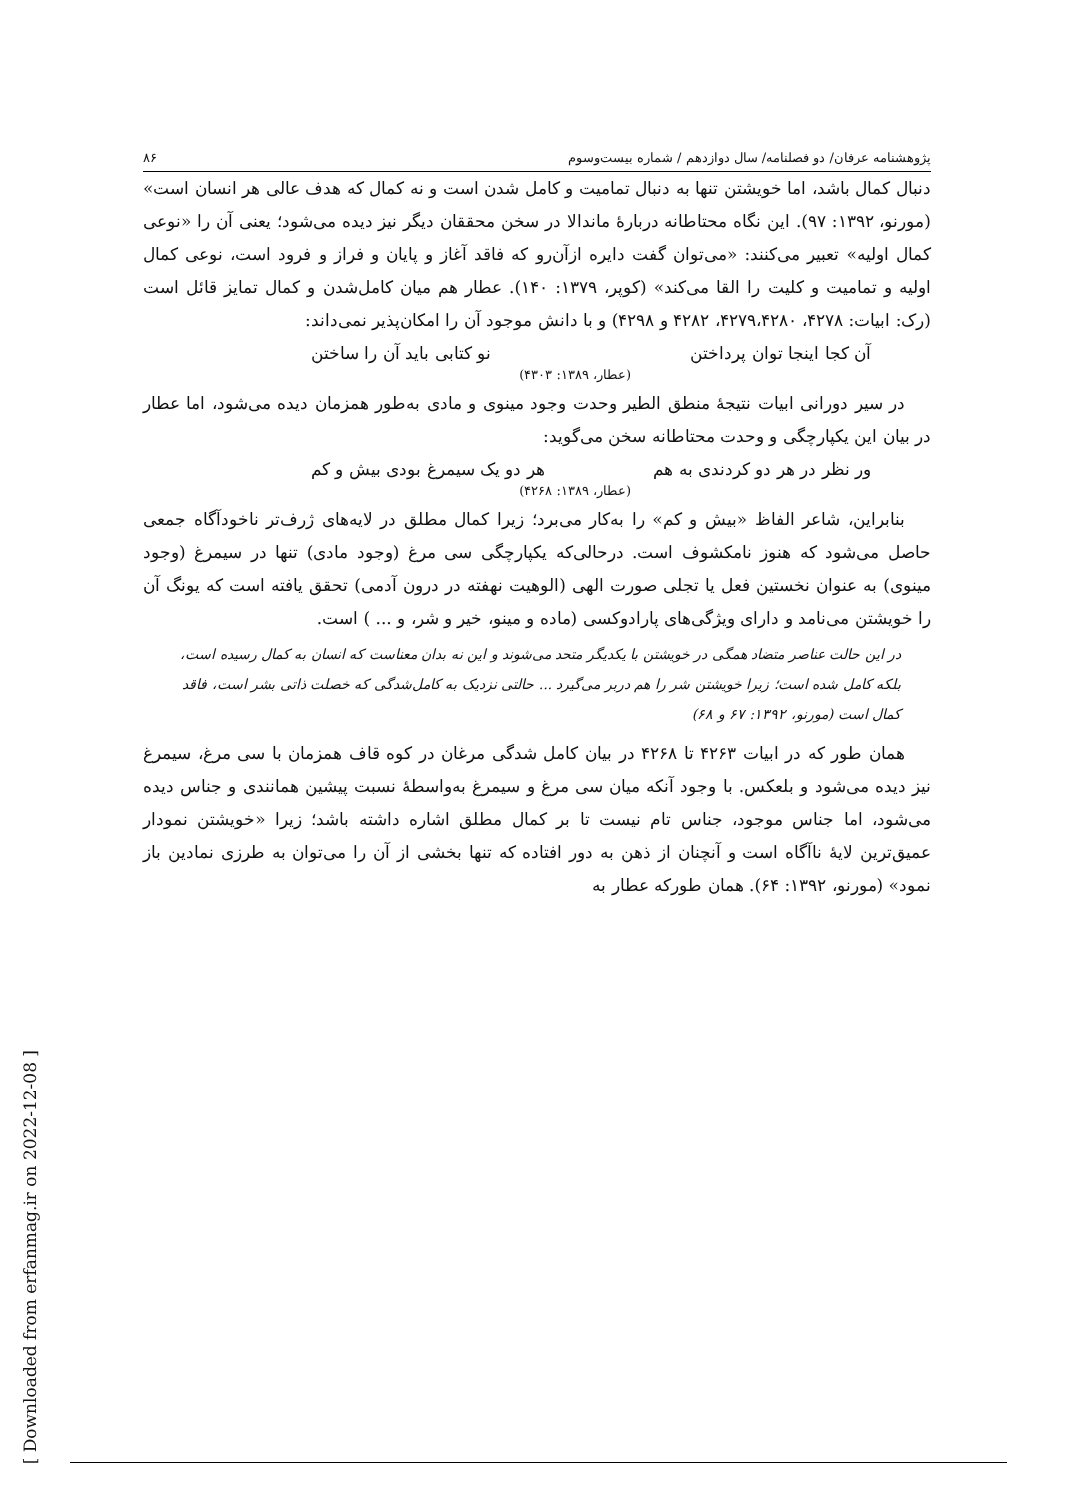پژوهشنامه عرفان/ دو فصلنامه/ سال دوازدهم / شماره بیست‌وسوم ۸۶
دنبال کمال باشد، اما خویشتن تنها به دنبال تمامیت و کامل شدن است و نه کمال که هدف عالی هر انسان است» (مورنو، ۱۳۹۲: ۹۷). این نگاه محتاطانه دربارهٔ ماندالا در سخن محققان دیگر نیز دیده می‌شود؛ یعنی آن را «نوعی کمال اولیه» تعبیر می‌کنند: «می‌توان گفت دایره از‌آن‌رو که فاقد آغاز و پایان و فراز و فرود است، نوعی کمال اولیه و تمامیت و کلیت را القا می‌کند» (کوپر، ۱۳۷۹: ۱۴۰). عطار هم میان کامل‌شدن و کمال تمایز قائل است (رک: ابیات: ۴۲۷۸، ۴۲۷۹،۴۲۸۰، ۴۲۸۲ و ۴۲۹۸) و با دانش موجود آن را امکان‌پذیر نمی‌داند:
آن کجا اینجا توان پرداختن نو کتابی باید آن را ساختن
(عطار، ۱۳۸۹: ۴۳۰۳)
در سیر دورانی ابیات نتیجهٔ منطق الطیر وحدت وجود مینوی و مادی به‌طور همزمان دیده می‌شود، اما عطار در بیان این یکپارچگی و وحدت محتاطانه سخن می‌گوید:
ور نظر در هر دو کردندی به هم هر دو یک سیمرغ بودی بیش و کم
(عطار، ۱۳۸۹: ۴۲۶۸)
بنابراین، شاعر الفاظ «بیش و کم» را به‌کار می‌برد؛ زیرا کمال مطلق در لایه‌های ژرف‌تر ناخودآگاه جمعی حاصل می‌شود که هنوز نامکشوف است. درحالی‌که یکپارچگی سی مرغ (وجود مادی) تنها در سیمرغ (وجود مینوی) به عنوان نخستین فعل یا تجلی صورت الهی (الوهیت نهفته در درون آدمی) تحقق یافته است که یونگ آن را خویشتن می‌نامد و دارای ویژگی‌های پارادوکسی (ماده و مینو، خیر و شر، و ... ) است.
در این حالت عناصر متضاد همگی در خویشتن با یکدیگر متحد می‌شوند و این نه بدان معناست که انسان به کمال رسیده است، بلکه کامل شده است؛ زیرا خویشتن شر را هم دربر می‌گیرد ... حالتی نزدیک به کامل‌شدگی که خصلت ذاتی بشر است، فاقد کمال است (مورنو، ۱۳۹۲: ۶۷ و ۶۸)
همان طور که در ابیات ۴۲۶۳ تا ۴۲۶۸ در بیان کامل شدگی مرغان در کوه قاف همزمان با سی مرغ، سیمرغ نیز دیده می‌شود و بلعکس. با وجود آنکه میان سی مرغ و سیمرغ به‌واسطهٔ نسبت پیشین همانندی و جناس دیده می‌شود، اما جناس موجود، جناس تام نیست تا بر کمال مطلق اشاره داشته باشد؛ زیرا «خویشتن نمودار عمیق‌ترین لایهٔ ناآگاه است و آنچنان از ذهن به دور افتاده که تنها بخشی از آن را می‌توان به طرزی نمادین باز نمود» (مورنو، ۱۳۹۲: ۶۴). همان طورکه عطار به
[ Downloaded from erfanmag.ir on 2022-12-08 ]